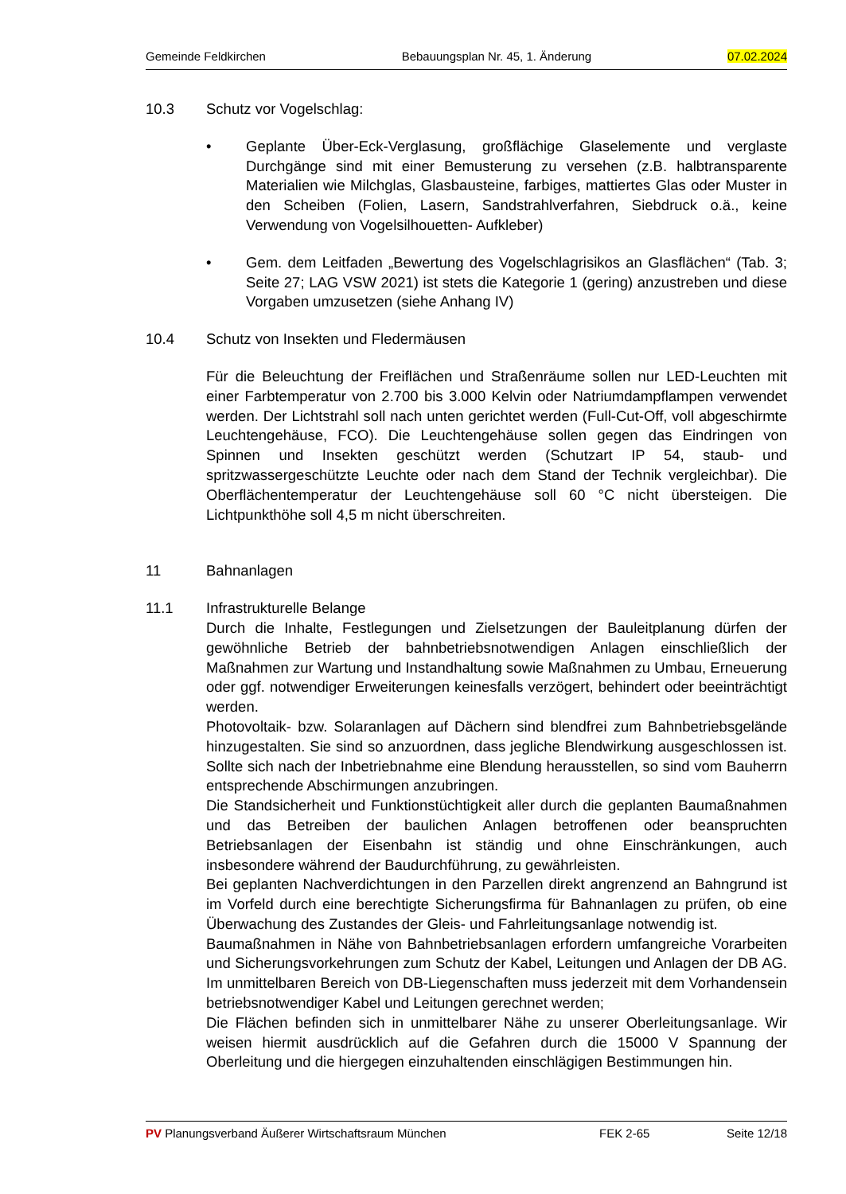Gemeinde Feldkirchen Bebauungsplan Nr. 45, 1. Änderung 07.02.2024
10.3 Schutz vor Vogelschlag:
• Geplante Über-Eck-Verglasung, großflächige Glaselemente und verglaste Durchgänge sind mit einer Bemusterung zu versehen (z.B. halbtransparente Materialien wie Milchglas, Glasbausteine, farbiges, mattiertes Glas oder Muster in den Scheiben (Folien, Lasern, Sandstrahlverfahren, Siebdruck o.ä., keine Verwendung von Vogelsilhouetten- Aufkleber)
• Gem. dem Leitfaden „Bewertung des Vogelschlagrisikos an Glasflächen“ (Tab. 3; Seite 27; LAG VSW 2021) ist stets die Kategorie 1 (gering) anzustreben und diese Vorgaben umzusetzen (siehe Anhang IV)
10.4 Schutz von Insekten und Fledermäusen
Für die Beleuchtung der Freiflächen und Straßenräume sollen nur LED-Leuchten mit einer Farbtemperatur von 2.700 bis 3.000 Kelvin oder Natriumdampflampen verwendet werden. Der Lichtstrahl soll nach unten gerichtet werden (Full-Cut-Off, voll abgeschirmte Leuchtengehäuse, FCO). Die Leuchtengehäuse sollen gegen das Eindringen von Spinnen und Insekten geschützt werden (Schutzart IP 54, staub- und spritzwassergeschützte Leuchte oder nach dem Stand der Technik vergleichbar). Die Oberflächentemperatur der Leuchtengehäuse soll 60 °C nicht übersteigen. Die Lichtpunkthöhe soll 4,5 m nicht überschreiten.
11 Bahnanlagen
11.1 Infrastrukturelle Belange
Durch die Inhalte, Festlegungen und Zielsetzungen der Bauleitplanung dürfen der gewöhnliche Betrieb der bahnbetriebsnotwendigen Anlagen einschließlich der Maßnahmen zur Wartung und Instandhaltung sowie Maßnahmen zu Umbau, Erneuerung oder ggf. notwendiger Erweiterungen keinesfalls verzögert, behindert oder beeinträchtigt werden.
Photovoltaik- bzw. Solaranlagen auf Dächern sind blendfrei zum Bahnbetriebsgelände hinzugestalten. Sie sind so anzuordnen, dass jegliche Blendwirkung ausgeschlossen ist. Sollte sich nach der Inbetriebnahme eine Blendung herausstellen, so sind vom Bauherrn entsprechende Abschirmungen anzubringen.
Die Standsicherheit und Funktionstüchtigkeit aller durch die geplanten Baumaßnahmen und das Betreiben der baulichen Anlagen betroffenen oder beanspruchten Betriebsanlagen der Eisenbahn ist ständig und ohne Einschränkungen, auch insbesondere während der Baudurchführung, zu gewährleisten.
Bei geplanten Nachverdichtungen in den Parzellen direkt angrenzend an Bahngrund ist im Vorfeld durch eine berechtigte Sicherungsfirma für Bahnanlagen zu prüfen, ob eine Überwachung des Zustandes der Gleis- und Fahrleitungsanlage notwendig ist.
Baumaßnahmen in Nähe von Bahnbetriebsanlagen erfordern umfangreiche Vorarbeiten und Sicherungsvorkehrungen zum Schutz der Kabel, Leitungen und Anlagen der DB AG. Im unmittelbaren Bereich von DB-Liegenschaften muss jederzeit mit dem Vorhandensein betriebsnotwendiger Kabel und Leitungen gerechnet werden;
Die Flächen befinden sich in unmittelbarer Nähe zu unserer Oberleitungsanlage. Wir weisen hiermit ausdrücklich auf die Gefahren durch die 15000 V Spannung der Oberleitung und die hiergegen einzuhaltenden einschlägigen Bestimmungen hin.
PV Planungsverband Äußerer Wirtschaftsraum München FEK 2-65 Seite 12/18